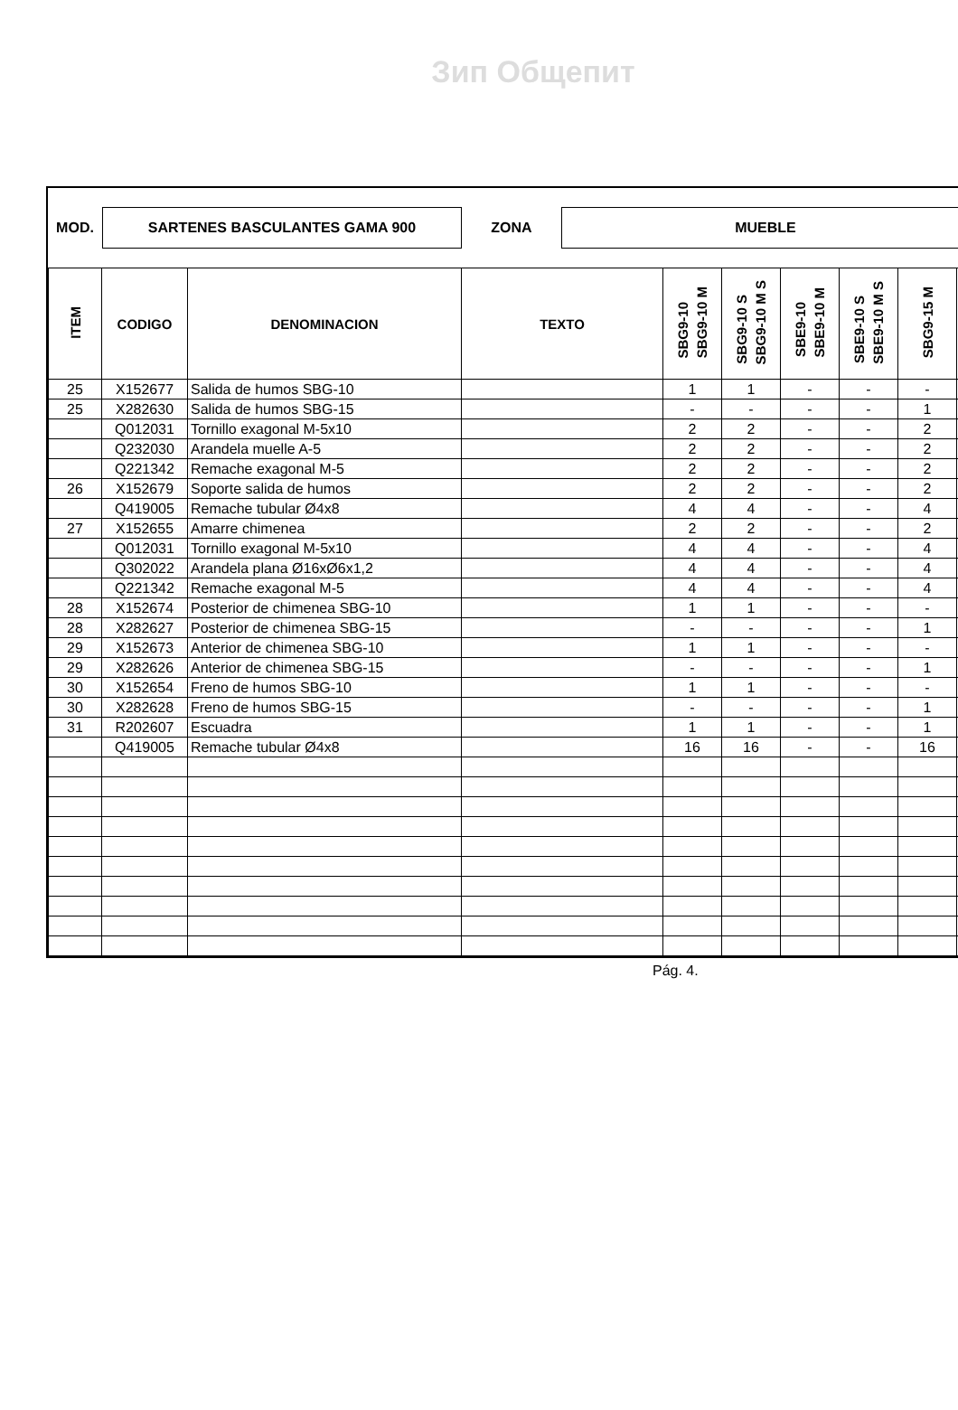Зип Общепит
MOD.
SARTENES BASCULANTES GAMA 900
ZONA
MUEBLE
| ITEM | CODIGO | DENOMINACION | TEXTO | SBG9-10 SBG9-10 M | SBG9-10 S SBG9-10 M S | SBE9-10 SBE9-10 M | SBE9-10 S SBE9-10 M S | SBG9-15 M | |
| --- | --- | --- | --- | --- | --- | --- | --- | --- | --- |
| 25 | X152677 | Salida de humos SBG-10 | | 1 | 1 | - | - | - | |
| 25 | X282630 | Salida de humos SBG-15 | | - | - | - | - | 1 | |
| | Q012031 | Tornillo exagonal M-5x10 | | 2 | 2 | - | - | 2 | |
| | Q232030 | Arandela muelle A-5 | | 2 | 2 | - | - | 2 | |
| | Q221342 | Remache exagonal M-5 | | 2 | 2 | - | - | 2 | |
| 26 | X152679 | Soporte salida de humos | | 2 | 2 | - | - | 2 | |
| | Q419005 | Remache tubular Ø4x8 | | 4 | 4 | - | - | 4 | |
| 27 | X152655 | Amarre chimenea | | 2 | 2 | - | - | 2 | |
| | Q012031 | Tornillo exagonal M-5x10 | | 4 | 4 | - | - | 4 | |
| | Q302022 | Arandela plana Ø16xØ6x1,2 | | 4 | 4 | - | - | 4 | |
| | Q221342 | Remache exagonal M-5 | | 4 | 4 | - | - | 4 | |
| 28 | X152674 | Posterior de chimenea SBG-10 | | 1 | 1 | - | - | - | |
| 28 | X282627 | Posterior de chimenea SBG-15 | | - | - | - | - | 1 | |
| 29 | X152673 | Anterior de chimenea SBG-10 | | 1 | 1 | - | - | - | |
| 29 | X282626 | Anterior de chimenea SBG-15 | | - | - | - | - | 1 | |
| 30 | X152654 | Freno de humos SBG-10 | | 1 | 1 | - | - | - | |
| 30 | X282628 | Freno de humos SBG-15 | | - | - | - | - | 1 | |
| 31 | R202607 | Escuadra | | 1 | 1 | - | - | 1 | |
| | Q419005 | Remache tubular Ø4x8 | | 16 | 16 | - | - | 16 | |
Pág. 4.